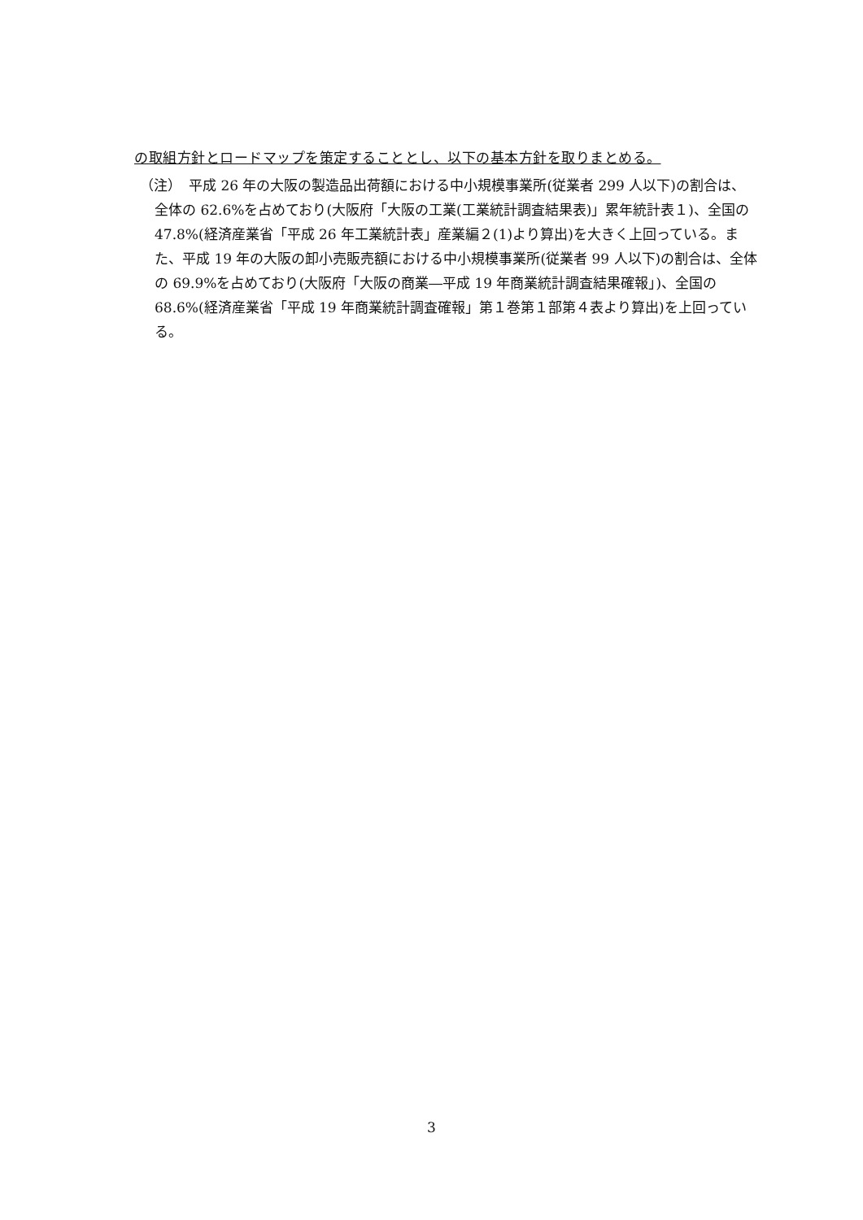の取組方針とロードマップを策定することとし、以下の基本方針を取りまとめる。
（注）　平成 26 年の大阪の製造品出荷額における中小規模事業所(従業者 299 人以下)の割合は、全体の 62.6%を占めており(大阪府「大阪の工業(工業統計調査結果表)」累年統計表１)、全国の 47.8%(経済産業省「平成 26 年工業統計表」産業編２(1)より算出)を大きく上回っている。また、平成 19 年の大阪の卸小売販売額における中小規模事業所(従業者 99 人以下)の割合は、全体の 69.9%を占めており(大阪府「大阪の商業―平成 19 年商業統計調査結果確報」)、全国の 68.6%(経済産業省「平成 19 年商業統計調査確報」第１巻第１部第４表より算出)を上回っている。
3